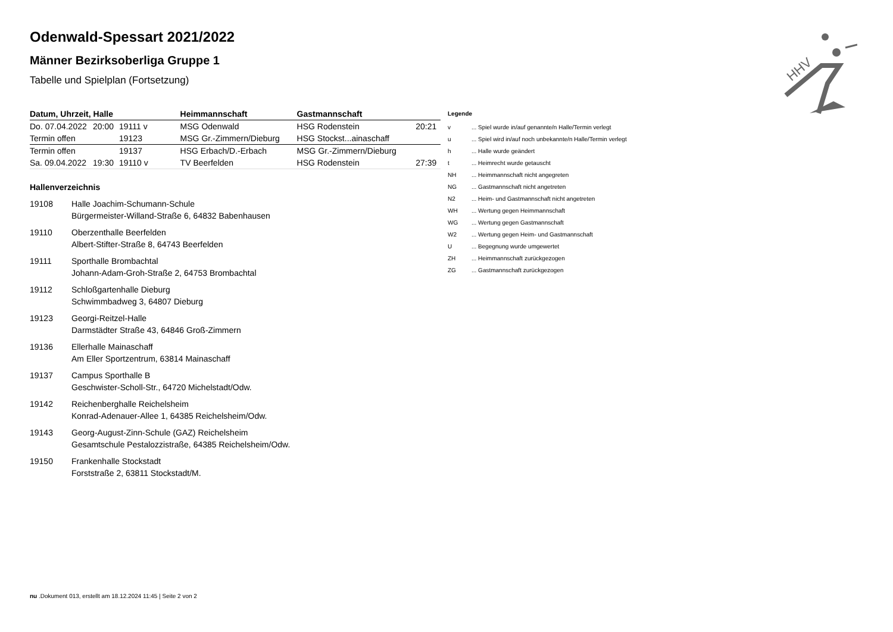HHV
Odenwald-Spessart 2021/2022
Männer Bezirksoberliga Gruppe 1
Tabelle und Spielplan (Fortsetzung)
| Datum, Uhrzeit, Halle | | | Heimmannschaft | Gastmannschaft | |
| --- | --- | --- | --- | --- | --- |
| Do. 07.04.2022 | 20:00 | 19111 v | MSG Odenwald | HSG Rodenstein | 20:21 |
| Termin offen | | 19123 | MSG Gr.-Zimmern/Dieburg | HSG Stockst...ainaschaff | |
| Termin offen | | 19137 | HSG Erbach/D.-Erbach | MSG Gr.-Zimmern/Dieburg | |
| Sa. 09.04.2022 | 19:30 | 19110 v | TV Beerfelden | HSG Rodenstein | 27:39 |
Hallenverzeichnis
19108 Halle Joachim-Schumann-Schule
Bürgermeister-Willand-Straße 6, 64832 Babenhausen
19110 Oberzenthalle Beerfelden
Albert-Stifter-Straße 8, 64743 Beerfelden
19111 Sporthalle Brombachtal
Johann-Adam-Groh-Straße 2, 64753 Brombachtal
19112 Schloßgartenhalle Dieburg
Schwimmbadweg 3, 64807 Dieburg
19123 Georgi-Reitzel-Halle
Darmstädter Straße 43, 64846 Groß-Zimmern
19136 Ellerhalle Mainaschaff
Am Eller Sportzentrum, 63814 Mainaschaff
19137 Campus Sporthalle B
Geschwister-Scholl-Str., 64720 Michelstadt/Odw.
19142 Reichenberghalle Reichelsheim
Konrad-Adenauer-Allee 1, 64385 Reichelsheim/Odw.
19143 Georg-August-Zinn-Schule (GAZ) Reichelsheim
Gesamtschule Pestalozzistraße, 64385 Reichelsheim/Odw.
19150 Frankenhalle Stockstadt
Forststraße 2, 63811 Stockstadt/M.
Legende
| v | ... Spiel wurde in/auf genannte/n Halle/Termin verlegt |
| u | ... Spiel wird in/auf noch unbekannte/n Halle/Termin verlegt |
| h | ... Halle wurde geändert |
| t | ... Heimrecht wurde getauscht |
| NH | ... Heimmannschaft nicht angegreten |
| NG | ... Gastmannschaft nicht angetreten |
| N2 | ... Heim- und Gastmannschaft nicht angetreten |
| WH | ... Wertung gegen Heimmannschaft |
| WG | ... Wertung gegen Gastmannschaft |
| W2 | ... Wertung gegen Heim- und Gastmannschaft |
| U | ... Begegnung wurde umgewertet |
| ZH | ... Heimmannschaft zurückgezogen |
| ZG | ... Gastmannschaft zurückgezogen |
nu .Dokument 013, erstellt am 18.12.2024 11:45 | Seite 2 von 2